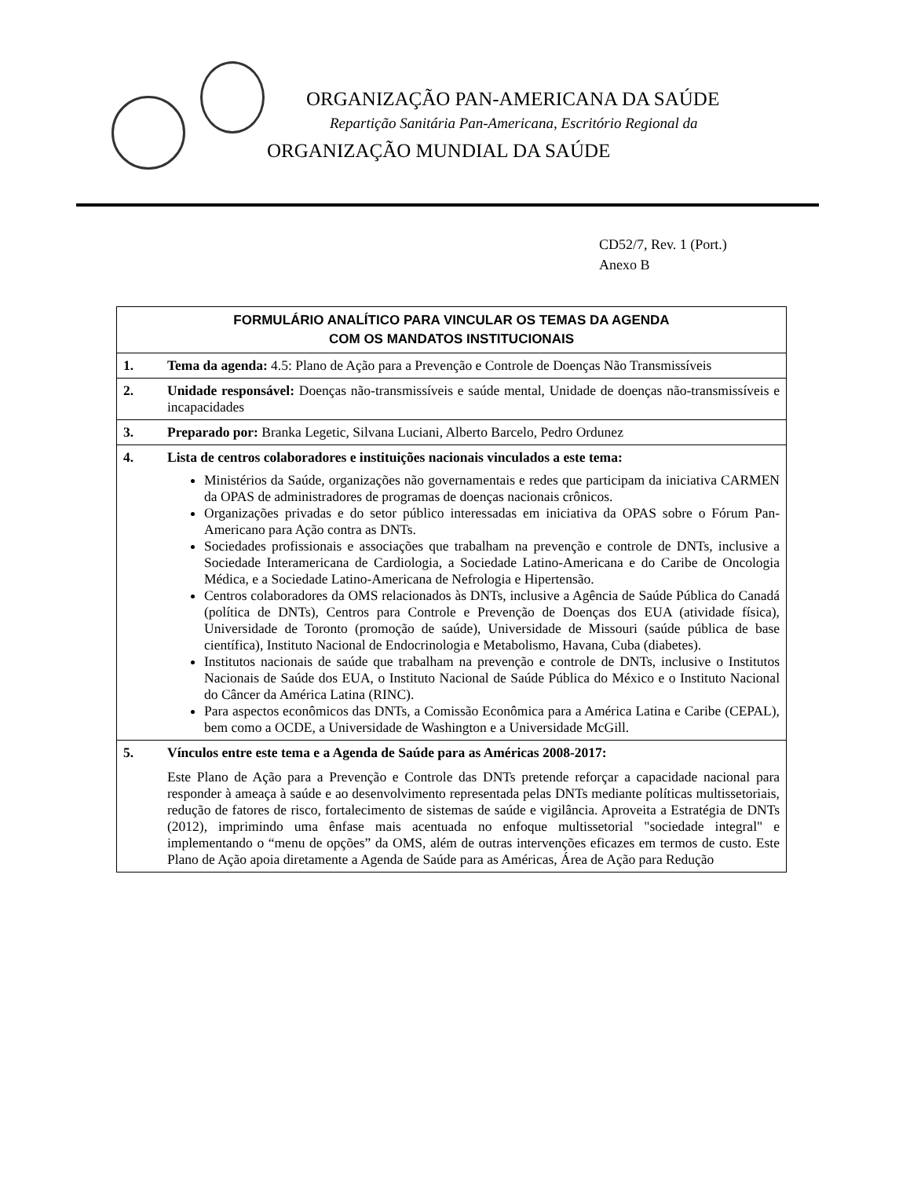ORGANIZAÇÃO PAN-AMERICANA DA SAÚDE
Repartição Sanitária Pan-Americana, Escritório Regional da
ORGANIZAÇÃO MUNDIAL DA SAÚDE
CD52/7, Rev. 1 (Port.)
Anexo B
| FORMULÁRIO ANALÍTICO PARA VINCULAR OS TEMAS DA AGENDA COM OS MANDATOS INSTITUCIONAIS | |
| --- | --- |
| 1. | Tema da agenda: 4.5: Plano de Ação para a Prevenção e Controle de Doenças Não Transmissíveis |
| 2. | Unidade responsável: Doenças não-transmissíveis e saúde mental, Unidade de doenças não-transmissíveis e incapacidades |
| 3. | Preparado por: Branka Legetic, Silvana Luciani, Alberto Barcelo, Pedro Ordunez |
| 4. | Lista de centros colaboradores e instituições nacionais vinculados a este tema: Ministérios da Saúde, organizações não governamentais e redes que participam da iniciativa CARMEN da OPAS de administradores de programas de doenças nacionais crônicos. Organizações privadas e do setor público interessadas em iniciativa da OPAS sobre o Fórum Pan-Americano para Ação contra as DNTs. Sociedades profissionais e associações que trabalham na prevenção e controle de DNTs, inclusive a Sociedade Interamericana de Cardiologia, a Sociedade Latino-Americana e do Caribe de Oncologia Médica, e a Sociedade Latino-Americana de Nefrologia e Hipertensão. Centros colaboradores da OMS relacionados às DNTs, inclusive a Agência de Saúde Pública do Canadá (política de DNTs), Centros para Controle e Prevenção de Doenças dos EUA (atividade física), Universidade de Toronto (promoção de saúde), Universidade de Missouri (saúde pública de base científica), Instituto Nacional de Endocrinologia e Metabolismo, Havana, Cuba (diabetes). Institutos nacionais de saúde que trabalham na prevenção e controle de DNTs, inclusive o Institutos Nacionais de Saúde dos EUA, o Instituto Nacional de Saúde Pública do México e o Instituto Nacional do Câncer da América Latina (RINC). Para aspectos econômicos das DNTs, a Comissão Econômica para a América Latina e Caribe (CEPAL), bem como a OCDE, a Universidade de Washington e a Universidade McGill. |
| 5. | Vínculos entre este tema e a Agenda de Saúde para as Américas 2008-2017: Este Plano de Ação para a Prevenção e Controle das DNTs pretende reforçar a capacidade nacional para responder à ameaça à saúde e ao desenvolvimento representada pelas DNTs mediante políticas multissetoriais, redução de fatores de risco, fortalecimento de sistemas de saúde e vigilância. Aproveita a Estratégia de DNTs (2012), imprimindo uma ênfase mais acentuada no enfoque multissetorial "sociedade integral" e implementando o “menu de opções” da OMS, além de outras intervenções eficazes em termos de custo. Este Plano de Ação apoia diretamente a Agenda de Saúde para as Américas, Área de Ação para Redução |